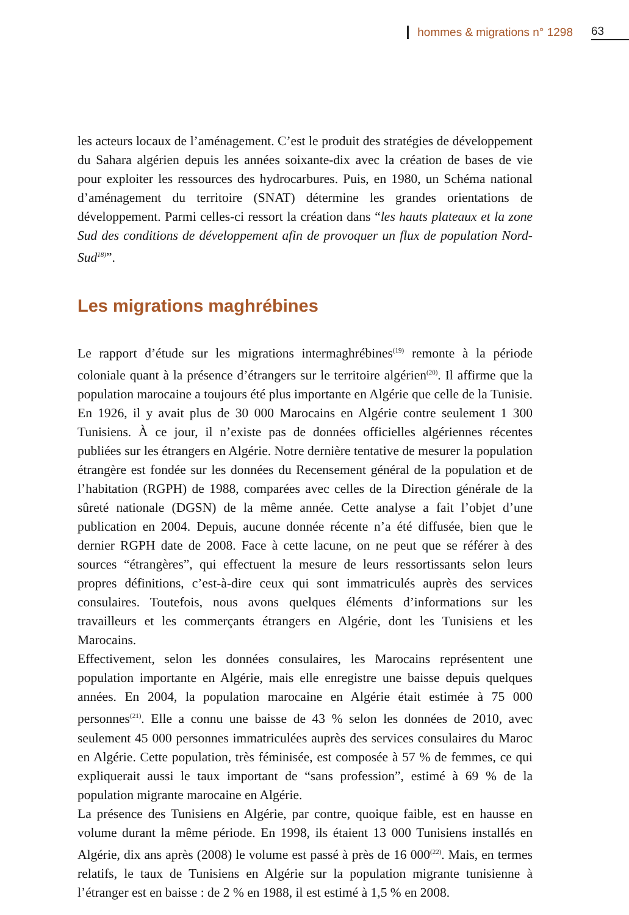hommes & migrations n° 1298 63
les acteurs locaux de l’aménagement. C’est le produit des stratégies de développement du Sahara algérien depuis les années soixante-dix avec la création de bases de vie pour exploiter les ressources des hydrocarbures. Puis, en 1980, un Schéma national d’aménagement du territoire (SNAT) détermine les grandes orientations de développement. Parmi celles-ci ressort la création dans “les hauts plateaux et la zone Sud des conditions de développement afin de provoquer un flux de population Nord-Sud<sup>18)</sup>”.
Les migrations maghrébines
Le rapport d’étude sur les migrations intermaghrébines<sup>(19)</sup> remonte à la période coloniale quant à la présence d’étrangers sur le territoire algérien<sup>(20)</sup>. Il affirme que la population marocaine a toujours été plus importante en Algérie que celle de la Tunisie. En 1926, il y avait plus de 30 000 Marocains en Algérie contre seulement 1 300 Tunisiens. À ce jour, il n’existe pas de données officielles algériennes récentes publiées sur les étrangers en Algérie. Notre dernière tentative de mesurer la population étrangère est fondée sur les données du Recensement général de la population et de l’habitation (RGPH) de 1988, comparées avec celles de la Direction générale de la sûreté nationale (DGSN) de la même année. Cette analyse a fait l’objet d’une publication en 2004. Depuis, aucune donnée récente n’a été diffusée, bien que le dernier RGPH date de 2008. Face à cette lacune, on ne peut que se référer à des sources “étrangères”, qui effectuent la mesure de leurs ressortissants selon leurs propres définitions, c’est-à-dire ceux qui sont immatriculés auprès des services consulaires. Toutefois, nous avons quelques éléments d’informations sur les travailleurs et les commerçants étrangers en Algérie, dont les Tunisiens et les Marocains.
Effectivement, selon les données consulaires, les Marocains représentent une population importante en Algérie, mais elle enregistre une baisse depuis quelques années. En 2004, la population marocaine en Algérie était estimée à 75 000 personnes<sup>(21)</sup>. Elle a connu une baisse de 43 % selon les données de 2010, avec seulement 45 000 personnes immatriculées auprès des services consulaires du Maroc en Algérie. Cette population, très féminisée, est composée à 57 % de femmes, ce qui expliquerait aussi le taux important de “sans profession”, estimé à 69 % de la population migrante marocaine en Algérie.
La présence des Tunisiens en Algérie, par contre, quoique faible, est en hausse en volume durant la même période. En 1998, ils étaient 13 000 Tunisiens installés en Algérie, dix ans après (2008) le volume est passé à près de 16 000<sup>(22)</sup>. Mais, en termes relatifs, le taux de Tunisiens en Algérie sur la population migrante tunisienne à l’étranger est en baisse : de 2 % en 1988, il est estimé à 1,5 % en 2008.